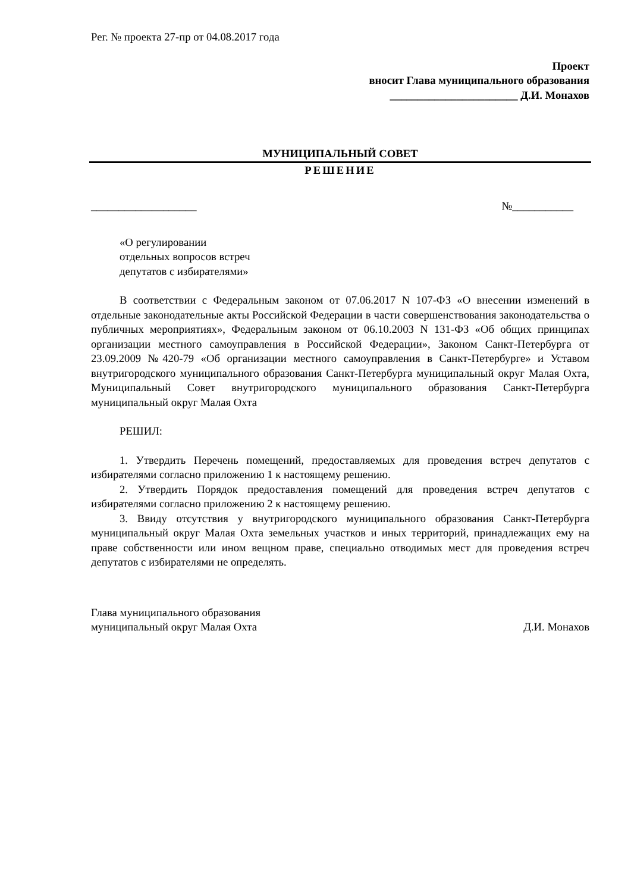Рег. № проекта 27-пр от 04.08.2017 года
Проект
вносит Глава муниципального образования
_______________________ Д.И. Монахов
МУНИЦИПАЛЬНЫЙ СОВЕТ
РЕШЕНИЕ
___________________ №___________
«О регулировании
отдельных вопросов встреч
депутатов с избирателями»
В соответствии с Федеральным законом от 07.06.2017 N 107-ФЗ «О внесении изменений в отдельные законодательные акты Российской Федерации в части совершенствования законодательства о публичных мероприятиях», Федеральным законом от 06.10.2003 N 131-ФЗ «Об общих принципах организации местного самоуправления в Российской Федерации», Законом Санкт-Петербурга от 23.09.2009 №420-79 «Об организации местного самоуправления в Санкт-Петербурге» и Уставом внутригородского муниципального образования Санкт-Петербурга муниципальный округ Малая Охта, Муниципальный Совет внутригородского муниципального образования Санкт-Петербурга муниципальный округ Малая Охта
РЕШИЛ:
1. Утвердить Перечень помещений, предоставляемых для проведения встреч депутатов с избирателями согласно приложению 1 к настоящему решению.
2. Утвердить Порядок предоставления помещений для проведения встреч депутатов с избирателями согласно приложению 2 к настоящему решению.
3. Ввиду отсутствия у внутригородского муниципального образования Санкт-Петербурга муниципальный округ Малая Охта земельных участков и иных территорий, принадлежащих ему на праве собственности или ином вещном праве, специально отводимых мест для проведения встреч депутатов с избирателями не определять.
Глава муниципального образования
муниципальный округ Малая Охта Д.И. Монахов